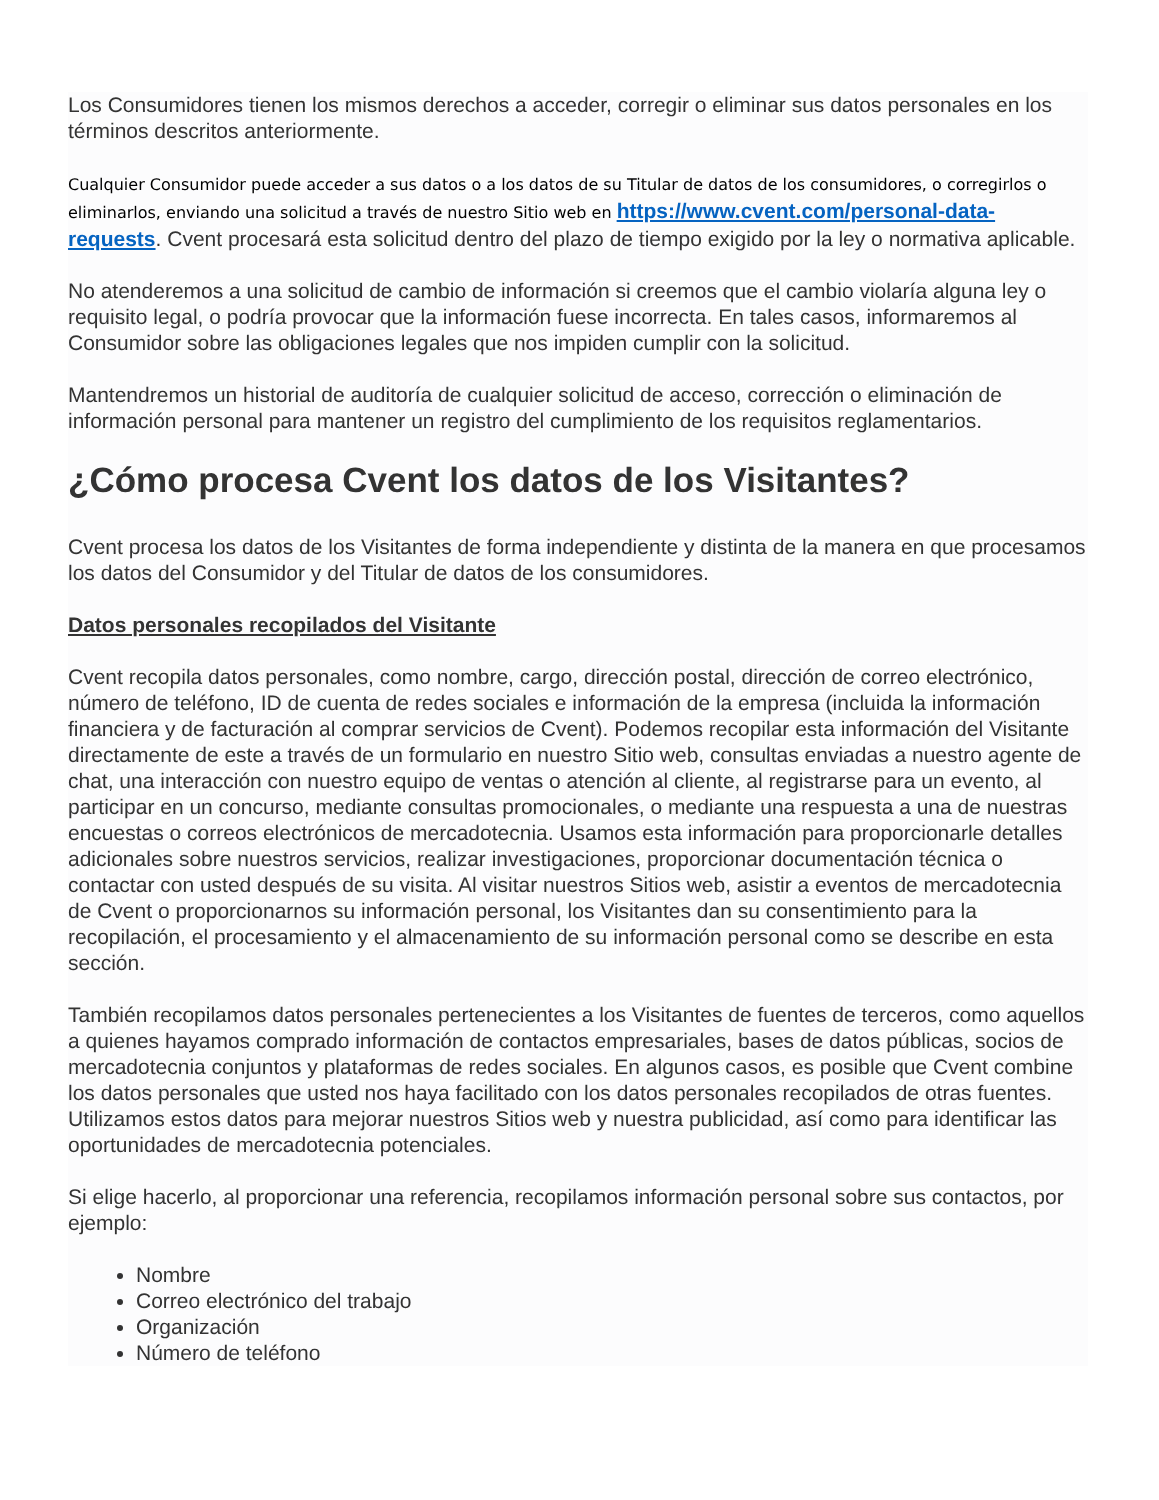Los Consumidores tienen los mismos derechos a acceder, corregir o eliminar sus datos personales en los términos descritos anteriormente.
Cualquier Consumidor puede acceder a sus datos o a los datos de su Titular de datos de los consumidores, o corregirlos o eliminarlos, enviando una solicitud a través de nuestro Sitio web en https://www.cvent.com/personal-data-requests. Cvent procesará esta solicitud dentro del plazo de tiempo exigido por la ley o normativa aplicable.
No atenderemos a una solicitud de cambio de información si creemos que el cambio violaría alguna ley o requisito legal, o podría provocar que la información fuese incorrecta. En tales casos, informaremos al Consumidor sobre las obligaciones legales que nos impiden cumplir con la solicitud.
Mantendremos un historial de auditoría de cualquier solicitud de acceso, corrección o eliminación de información personal para mantener un registro del cumplimiento de los requisitos reglamentarios.
¿Cómo procesa Cvent los datos de los Visitantes?
Cvent procesa los datos de los Visitantes de forma independiente y distinta de la manera en que procesamos los datos del Consumidor y del Titular de datos de los consumidores.
Datos personales recopilados del Visitante
Cvent recopila datos personales, como nombre, cargo, dirección postal, dirección de correo electrónico, número de teléfono, ID de cuenta de redes sociales e información de la empresa (incluida la información financiera y de facturación al comprar servicios de Cvent). Podemos recopilar esta información del Visitante directamente de este a través de un formulario en nuestro Sitio web, consultas enviadas a nuestro agente de chat, una interacción con nuestro equipo de ventas o atención al cliente, al registrarse para un evento, al participar en un concurso, mediante consultas promocionales, o mediante una respuesta a una de nuestras encuestas o correos electrónicos de mercadotecnia. Usamos esta información para proporcionarle detalles adicionales sobre nuestros servicios, realizar investigaciones, proporcionar documentación técnica o contactar con usted después de su visita. Al visitar nuestros Sitios web, asistir a eventos de mercadotecnia de Cvent o proporcionarnos su información personal, los Visitantes dan su consentimiento para la recopilación, el procesamiento y el almacenamiento de su información personal como se describe en esta sección.
También recopilamos datos personales pertenecientes a los Visitantes de fuentes de terceros, como aquellos a quienes hayamos comprado información de contactos empresariales, bases de datos públicas, socios de mercadotecnia conjuntos y plataformas de redes sociales. En algunos casos, es posible que Cvent combine los datos personales que usted nos haya facilitado con los datos personales recopilados de otras fuentes. Utilizamos estos datos para mejorar nuestros Sitios web y nuestra publicidad, así como para identificar las oportunidades de mercadotecnia potenciales.
Si elige hacerlo, al proporcionar una referencia, recopilamos información personal sobre sus contactos, por ejemplo:
Nombre
Correo electrónico del trabajo
Organización
Número de teléfono